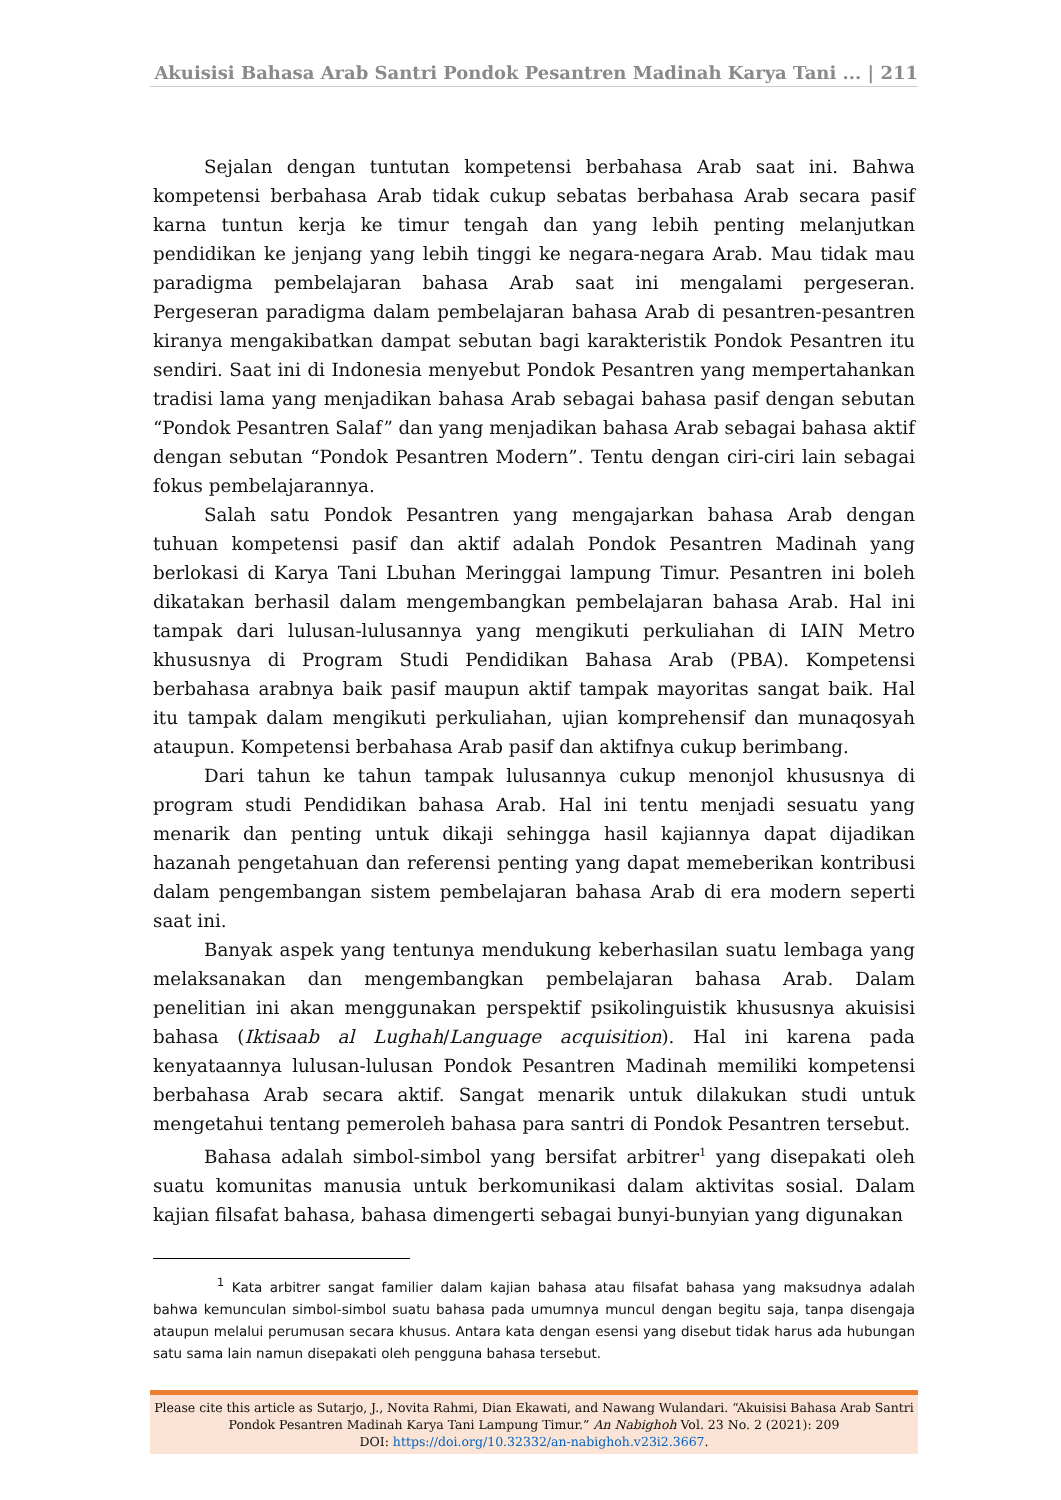Akuisisi Bahasa Arab Santri Pondok Pesantren Madinah Karya Tani ... | 211
Sejalan dengan tuntutan kompetensi berbahasa Arab saat ini. Bahwa kompetensi berbahasa Arab tidak cukup sebatas berbahasa Arab secara pasif karna tuntun kerja ke timur tengah dan yang lebih penting melanjutkan pendidikan ke jenjang yang lebih tinggi ke negara-negara Arab. Mau tidak mau paradigma pembelajaran bahasa Arab saat ini mengalami pergeseran. Pergeseran paradigma dalam pembelajaran bahasa Arab di pesantren-pesantren kiranya mengakibatkan dampat sebutan bagi karakteristik Pondok Pesantren itu sendiri. Saat ini di Indonesia menyebut Pondok Pesantren yang mempertahankan tradisi lama yang menjadikan bahasa Arab sebagai bahasa pasif dengan sebutan “Pondok Pesantren Salaf” dan yang menjadikan bahasa Arab sebagai bahasa aktif dengan sebutan “Pondok Pesantren Modern”. Tentu dengan ciri-ciri lain sebagai fokus pembelajarannya.
Salah satu Pondok Pesantren yang mengajarkan bahasa Arab dengan tuhuan kompetensi pasif dan aktif adalah Pondok Pesantren Madinah yang berlokasi di Karya Tani Lbuhan Meringgai lampung Timur. Pesantren ini boleh dikatakan berhasil dalam mengembangkan pembelajaran bahasa Arab. Hal ini tampak dari lulusan-lulusannya yang mengikuti perkuliahan di IAIN Metro khususnya di Program Studi Pendidikan Bahasa Arab (PBA). Kompetensi berbahasa arabnya baik pasif maupun aktif tampak mayoritas sangat baik. Hal itu tampak dalam mengikuti perkuliahan, ujian komprehensif dan munaqosyah ataupun. Kompetensi berbahasa Arab pasif dan aktifnya cukup berimbang.
Dari tahun ke tahun tampak lulusannya cukup menonjol khususnya di program studi Pendidikan bahasa Arab. Hal ini tentu menjadi sesuatu yang menarik dan penting untuk dikaji sehingga hasil kajiannya dapat dijadikan hazanah pengetahuan dan referensi penting yang dapat memeberikan kontribusi dalam pengembangan sistem pembelajaran bahasa Arab di era modern seperti saat ini.
Banyak aspek yang tentunya mendukung keberhasilan suatu lembaga yang melaksanakan dan mengembangkan pembelajaran bahasa Arab. Dalam penelitian ini akan menggunakan perspektif psikolinguistik khususnya akuisisi bahasa (Iktisaab al Lughah/Language acquisition). Hal ini karena pada kenyataannya lulusan-lulusan Pondok Pesantren Madinah memiliki kompetensi berbahasa Arab secara aktif. Sangat menarik untuk dilakukan studi untuk mengetahui tentang pemeroleh bahasa para santri di Pondok Pesantren tersebut.
Bahasa adalah simbol-simbol yang bersifat arbitrer<sup>1</sup> yang disepakati oleh suatu komunitas manusia untuk berkomunikasi dalam aktivitas sosial. Dalam kajian filsafat bahasa, bahasa dimengerti sebagai bunyi-bunyian yang digunakan
<sup>1</sup> Kata arbitrer sangat familier dalam kajian bahasa atau filsafat bahasa yang maksudnya adalah bahwa kemunculan simbol-simbol suatu bahasa pada umumnya muncul dengan begitu saja, tanpa disengaja ataupun melalui perumusan secara khusus. Antara kata dengan esensi yang disebut tidak harus ada hubungan satu sama lain namun disepakati oleh pengguna bahasa tersebut.
Please cite this article as Sutarjo, J., Novita Rahmi, Dian Ekawati, and Nawang Wulandari. “Akuisisi Bahasa Arab Santri
Pondok Pesantren Madinah Karya Tani Lampung Timur.” An Nabighoh Vol. 23 No. 2 (2021): 209
DOI: https://doi.org/10.32332/an-nabighoh.v23i2.3667.